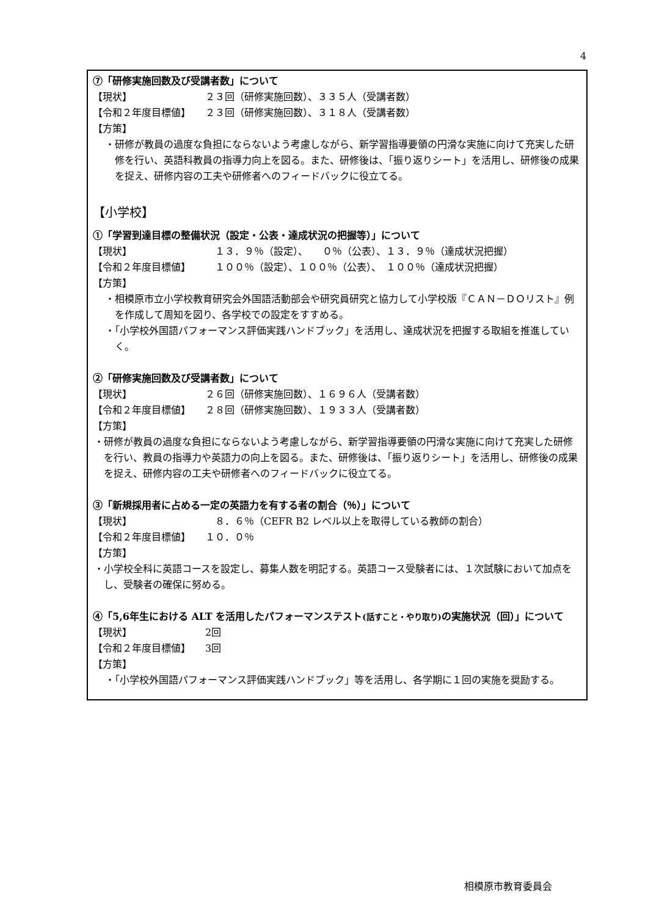4
⑦「研修実施回数及び受講者数」について
【現状】 ２３回（研修実施回数）、３３５人（受講者数）
【令和２年度目標値】 ２３回（研修実施回数）、３１８人（受講者数）
【方策】
・研修が教員の過度な負担にならないよう考慮しながら、新学習指導要領の円滑な実施に向けて充実した研修を行い、英語科教員の指導力向上を図る。また、研修後は、「振り返りシート」を活用し、研修後の成果を捉え、研修内容の工夫や研修者へのフィードバックに役立てる。
【小学校】
①「学習到達目標の整備状況（設定・公表・達成状況の把握等）」について
【現状】　１３．９％（設定）、　　０％（公表）、１３．９％（達成状況把握）
【令和２年度目標値】　１００％（設定）、１００％（公表）、　１００％（達成状況把握）
【方策】
・相模原市立小学校教育研究会外国語活動部会や研究員研究と協力して小学校版『ＣＡＮ－ＤＯリスト』例を作成して周知を図り、各学校での設定をすすめる。
・「小学校外国語パフォーマンス評価実践ハンドブック」を活用し、達成状況を把握する取組を推進していく。
②「研修実施回数及び受講者数」について
【現状】 ２６回（研修実施回数）、１６９６人（受講者数）
【令和２年度目標値】 ２８回（研修実施回数）、１９３３人（受講者数）
【方策】
・研修が教員の過度な負担にならないよう考慮しながら、新学習指導要領の円滑な実施に向けて充実した研修を行い、教員の指導力や英語力の向上を図る。また、研修後は、「振り返りシート」を活用し、研修後の成果を捉え、研修内容の工夫や研修者へのフィードバックに役立てる。
③「新規採用者に占める一定の英語力を有する者の割合（％）」について
【現状】　８．６％（CEFR B2 レベル以上を取得している教師の割合）
【令和２年度目標値】 １０．０％
【方策】
・小学校全科に英語コースを設定し、募集人数を明記する。英語コース受験者には、１次試験において加点をし、受験者の確保に努める。
④「5,6年生における ALT を活用したパフォーマンステスト(話すこと・やり取り) の実施状況（回）」について
【現状】 2回
【令和２年度目標値】 3回
【方策】
・「小学校外国語パフォーマンス評価実践ハンドブック」等を活用し、各学期に１回の実施を奨励する。
相模原市教育委員会